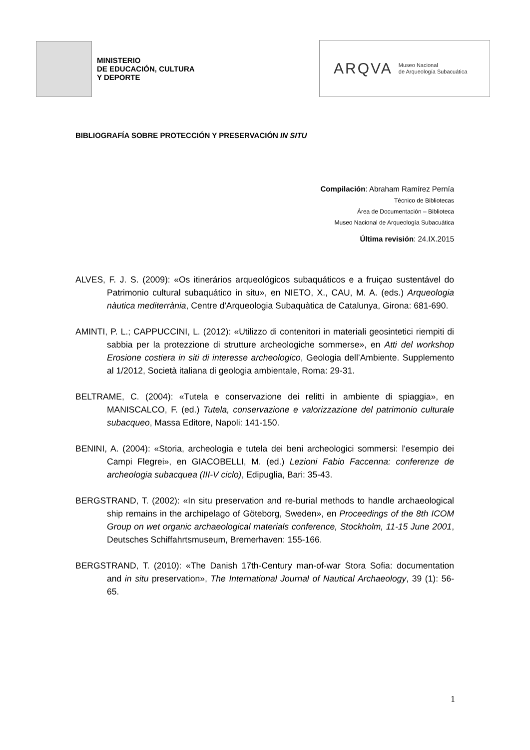MINISTERIO
DE EDUCACIÓN, CULTURA
Y DEPORTE
ARQVA Museo Nacional
de Arqueología Subacuática
BIBLIOGRAFÍA SOBRE PROTECCIÓN Y PRESERVACIÓN IN SITU
Compilación: Abraham Ramírez Pernía
Técnico de Bibliotecas
Área de Documentación – Biblioteca
Museo Nacional de Arqueología Subacuática
Última revisión: 24.IX.2015
ALVES, F. J. S. (2009): «Os itinerários arqueológicos subaquáticos e a fruiçao sustentável do Patrimonio cultural subaquático in situ», en NIETO, X., CAU, M. A. (eds.) Arqueologia nàutica mediterrània, Centre d'Arqueologia Subaquàtica de Catalunya, Girona: 681-690.
AMINTI, P. L.; CAPPUCCINI, L. (2012): «Utilizzo di contenitori in materiali geosintetici riempiti di sabbia per la protezzione di strutture archeologiche sommerse», en Atti del workshop Erosione costiera in siti di interesse archeologico, Geologia dell’Ambiente. Supplemento al 1/2012, Società italiana di geologia ambientale, Roma: 29-31.
BELTRAME, C. (2004): «Tutela e conservazione dei relitti in ambiente di spiaggia», en MANISCALCO, F. (ed.) Tutela, conservazione e valorizzazione del patrimonio culturale subacqueo, Massa Editore, Napoli: 141-150.
BENINI, A. (2004): «Storia, archeologia e tutela dei beni archeologici sommersi: l'esempio dei Campi Flegrei», en GIACOBELLI, M. (ed.) Lezioni Fabio Faccenna: conferenze de archeologia subacquea (III-V ciclo), Edipuglia, Bari: 35-43.
BERGSTRAND, T. (2002): «In situ preservation and re-burial methods to handle archaeological ship remains in the archipelago of Göteborg, Sweden», en Proceedings of the 8th ICOM Group on wet organic archaeological materials conference, Stockholm, 11-15 June 2001, Deutsches Schiffahrtsmuseum, Bremerhaven: 155-166.
BERGSTRAND, T. (2010): «The Danish 17th-Century man-of-war Stora Sofia: documentation and in situ preservation», The International Journal of Nautical Archaeology, 39 (1): 56-65.
1